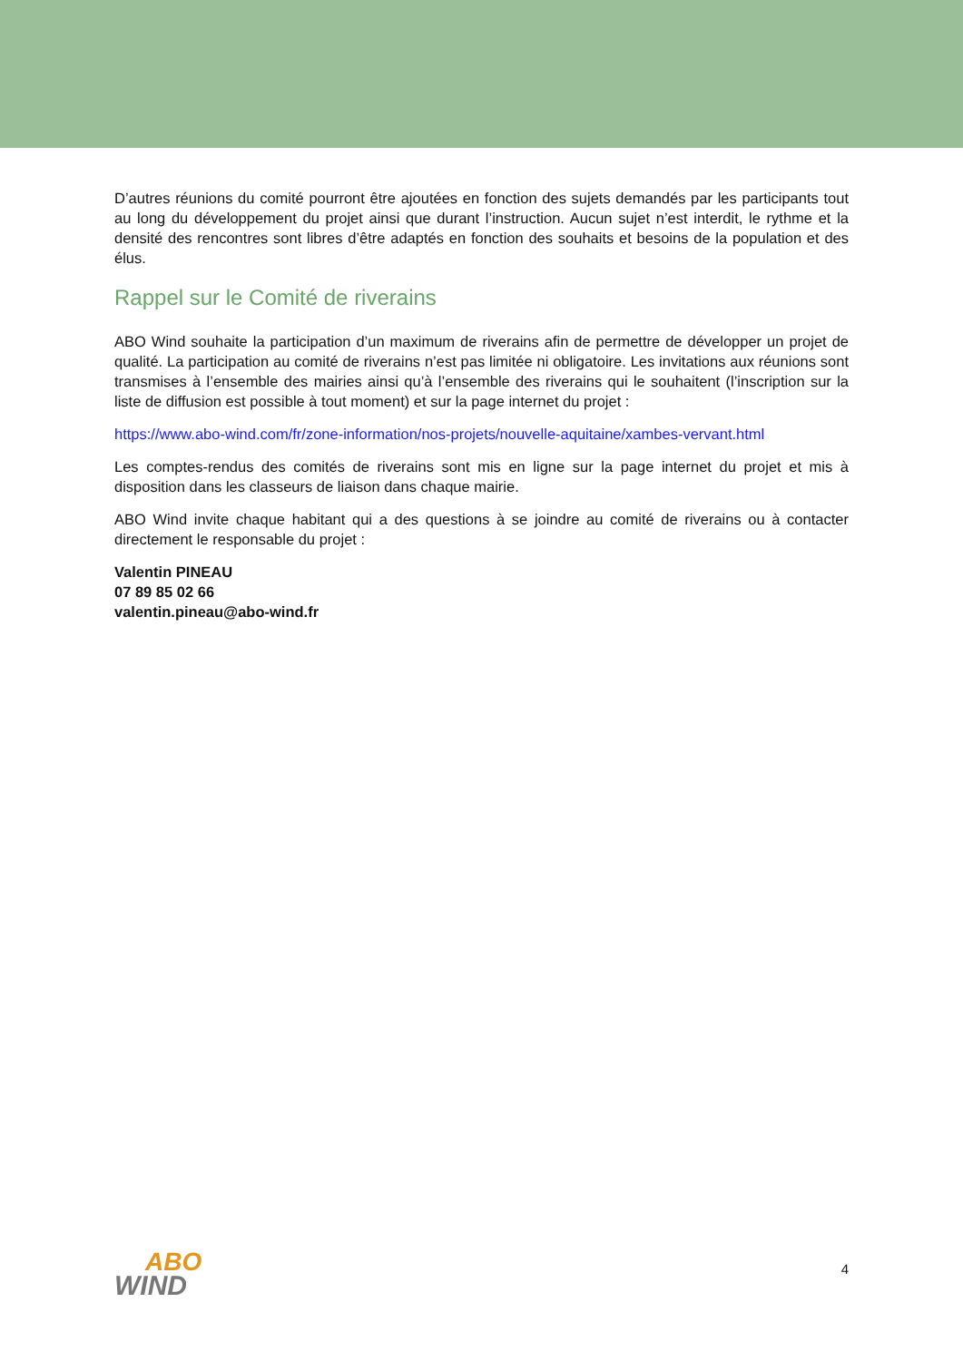D’autres réunions du comité pourront être ajoutées en fonction des sujets demandés par les participants tout au long du développement du projet ainsi que durant l’instruction. Aucun sujet n’est interdit, le rythme et la densité des rencontres sont libres d’être adaptés en fonction des souhaits et besoins de la population et des élus.
Rappel sur le Comité de riverains
ABO Wind souhaite la participation d’un maximum de riverains afin de permettre de développer un projet de qualité. La participation au comité de riverains n’est pas limitée ni obligatoire. Les invitations aux réunions sont transmises à l’ensemble des mairies ainsi qu’à l’ensemble des riverains qui le souhaitent (l’inscription sur la liste de diffusion est possible à tout moment) et sur la page internet du projet :
https://www.abo-wind.com/fr/zone-information/nos-projets/nouvelle-aquitaine/xambes-vervant.html
Les comptes-rendus des comités de riverains sont mis en ligne sur la page internet du projet et mis à disposition dans les classeurs de liaison dans chaque mairie.
ABO Wind invite chaque habitant qui a des questions à se joindre au comité de riverains ou à contacter directement le responsable du projet :
Valentin PINEAU
07 89 85 02 66
valentin.pineau@abo-wind.fr
ABO
WIND
4